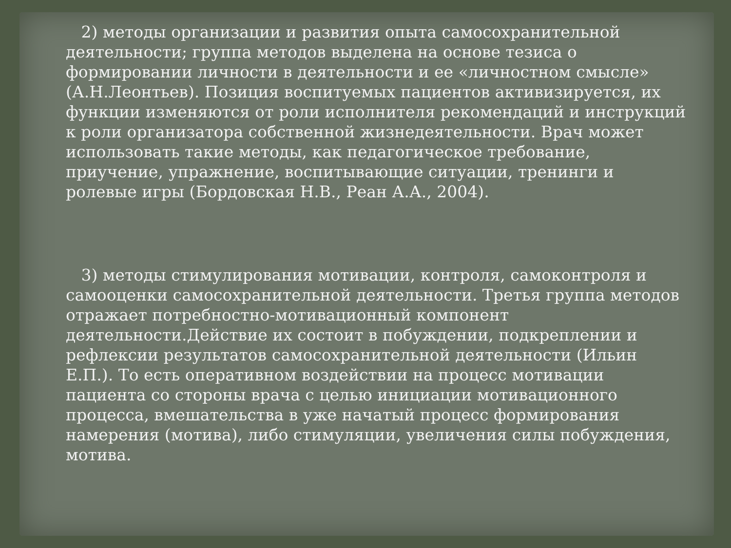2) методы организации и развития опыта самосохранительной деятельности; группа методов выделена на основе тезиса о формировании личности в деятельности и ее «личностном смысле» (А.Н.Леонтьев). Позиция воспитуемых пациентов активизируется, их функции изменяются от роли исполнителя рекомендаций и инструкций к роли организатора собственной жизнедеятельности. Врач может использовать такие методы, как педагогическое требование, приучение, упражнение, воспитывающие ситуации, тренинги и ролевые игры (Бордовская Н.В., Реан А.А., 2004).
3) методы стимулирования мотивации, контроля, самоконтроля и самооценки самосохранительной деятельности. Третья группа методов отражает потребностно-мотивационный компонент деятельности.Действие их состоит в побуждении, подкреплении и рефлексии результатов самосохранительной деятельности (Ильин Е.П.). То есть оперативном воздействии на процесс мотивации пациента со стороны врача с целью инициации мотивационного процесса, вмешательства в уже начатый процесс формирования намерения (мотива), либо стимуляции, увеличения силы побуждения, мотива.